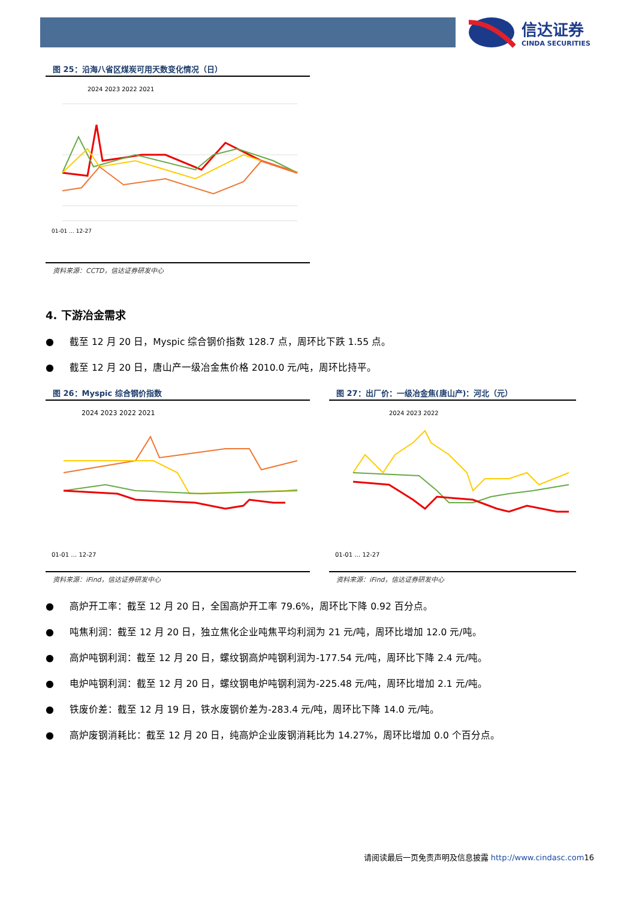信达证券
CINDA SECURITIES
图 25：沿海八省区煤炭可用天数变化情况（日）
2024 2023 2022 2021
01-01 … 12-27
资料来源：CCTD，信达证券研发中心
4. 下游冶金需求
● 截至 12 月 20 日，Myspic 综合钢价指数 128.7 点，周环比下跌 1.55 点。
● 截至 12 月 20 日，唐山产一级冶金焦价格 2010.0 元/吨，周环比持平。
图 26：Myspic 综合钢价指数
2024 2023 2022 2021
01-01 … 12-27
资料来源：iFind，信达证券研发中心
图 27：出厂价：一级冶金焦(唐山产)：河北（元）
2024 2023 2022
01-01 … 12-27
资料来源：iFind，信达证券研发中心
● 高炉开工率：截至 12 月 20 日，全国高炉开工率 79.6%，周环比下降 0.92 百分点。
● 吨焦利润：截至 12 月 20 日，独立焦化企业吨焦平均利润为 21 元/吨，周环比增加 12.0 元/吨。
● 高炉吨钢利润：截至 12 月 20 日，螺纹钢高炉吨钢利润为-177.54 元/吨，周环比下降 2.4 元/吨。
● 电炉吨钢利润：截至 12 月 20 日，螺纹钢电炉吨钢利润为-225.48 元/吨，周环比增加 2.1 元/吨。
● 铁废价差：截至 12 月 19 日，铁水废钢价差为-283.4 元/吨，周环比下降 14.0 元/吨。
● 高炉废钢消耗比：截至 12 月 20 日，纯高炉企业废钢消耗比为 14.27%，周环比增加 0.0 个百分点。
请阅读最后一页免责声明及信息披露 http://www.cindasc.com16